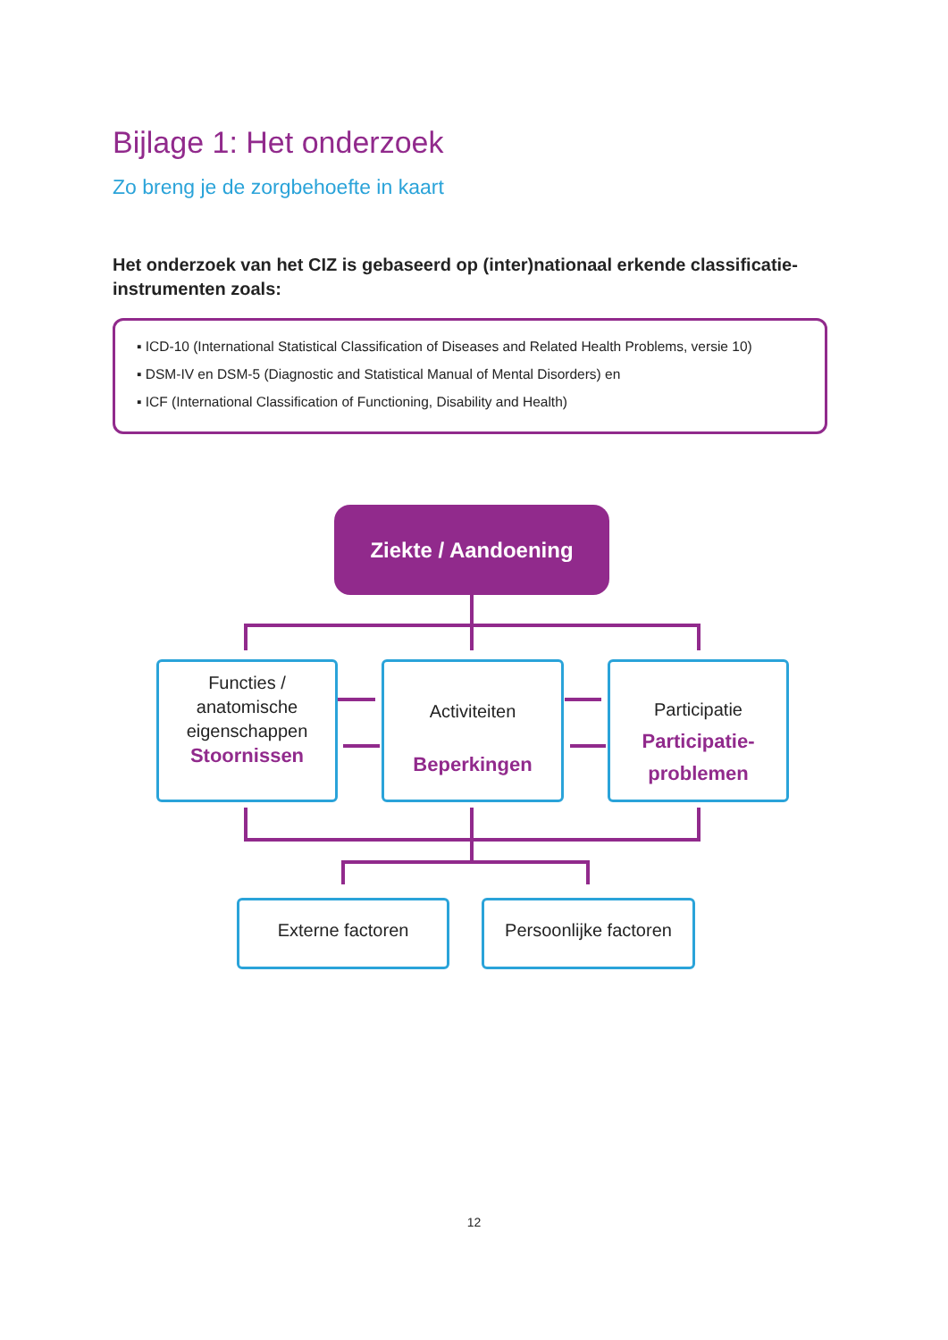Bijlage 1: Het onderzoek
Zo breng je de zorgbehoefte in kaart
Het onderzoek van het CIZ is gebaseerd op (inter)nationaal erkende classificatie-instrumenten zoals:
▪ ICD-10 (International Statistical Classification of Diseases and Related Health Problems, versie 10)
▪ DSM-IV en DSM-5 (Diagnostic and Statistical Manual of Mental Disorders) en
▪ ICF (International Classification of Functioning, Disability and Health)
Ziekte / Aandoening
Functies / anatomische eigenschappen
Stoornissen
Activiteiten
Beperkingen
Participatie
Participatie-
problemen
Externe factoren
Persoonlijke factoren
12